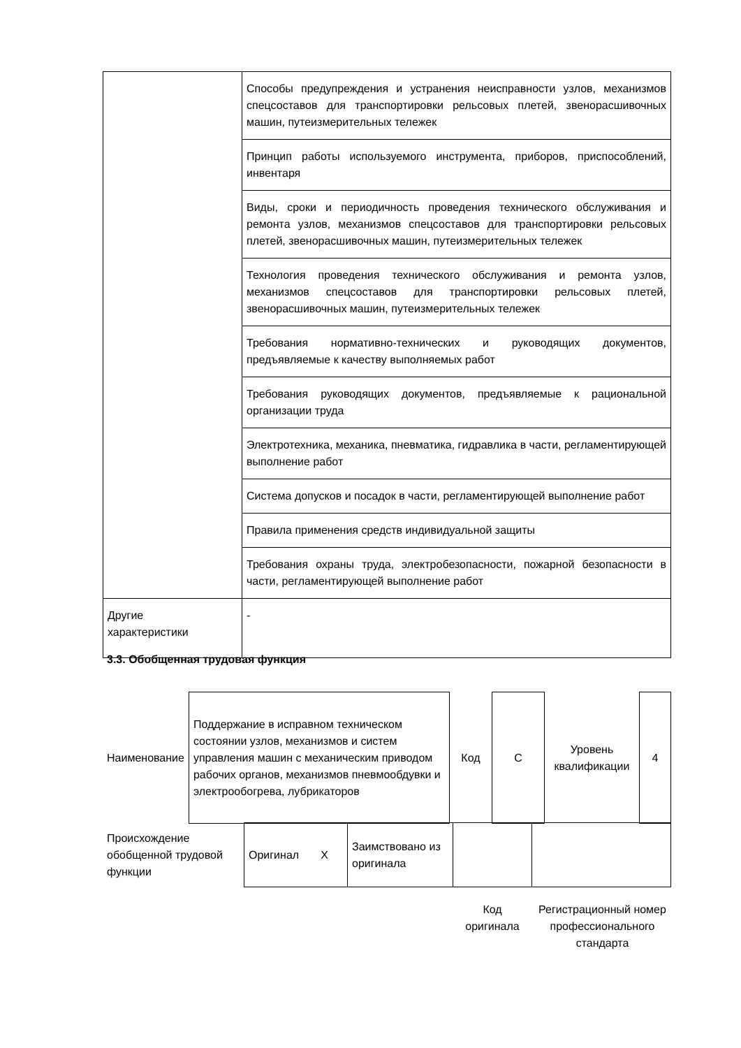| | Способы предупреждения и устранения неисправности узлов, механизмов спецсоставов для транспортировки рельсовых плетей, звенорасшивочных машин, путеизмерительных тележек |
| | Принцип работы используемого инструмента, приборов, приспособлений, инвентаря |
| | Виды, сроки и периодичность проведения технического обслуживания и ремонта узлов, механизмов спецсоставов для транспортировки рельсовых плетей, звенорасшивочных машин, путеизмерительных тележек |
| | Технология проведения технического обслуживания и ремонта узлов, механизмов спецсоставов для транспортировки рельсовых плетей, звенорасшивочных машин, путеизмерительных тележек |
| | Требования нормативно-технических и руководящих документов, предъявляемые к качеству выполняемых работ |
| | Требования руководящих документов, предъявляемые к рациональной организации труда |
| | Электротехника, механика, пневматика, гидравлика в части, регламентирующей выполнение работ |
| | Система допусков и посадок в части, регламентирующей выполнение работ |
| | Правила применения средств индивидуальной защиты |
| | Требования охраны труда, электробезопасности, пожарной безопасности в части, регламентирующей выполнение работ |
| Другие характеристики | - |
3.3. Обобщенная трудовая функция
| Наименование | Поддержание в исправном техническом состоянии узлов, механизмов и систем управления машин с механическим приводом рабочих органов, механизмов пневмообдувки и электрообогрева, лубрикаторов | Код | C | Уровень квалификации | 4 |
| Происхождение обобщенной трудовой функции | Оригинал X | Заимствовано из оригинала | | |
Код оригинала
Регистрационный номер профессионального стандарта